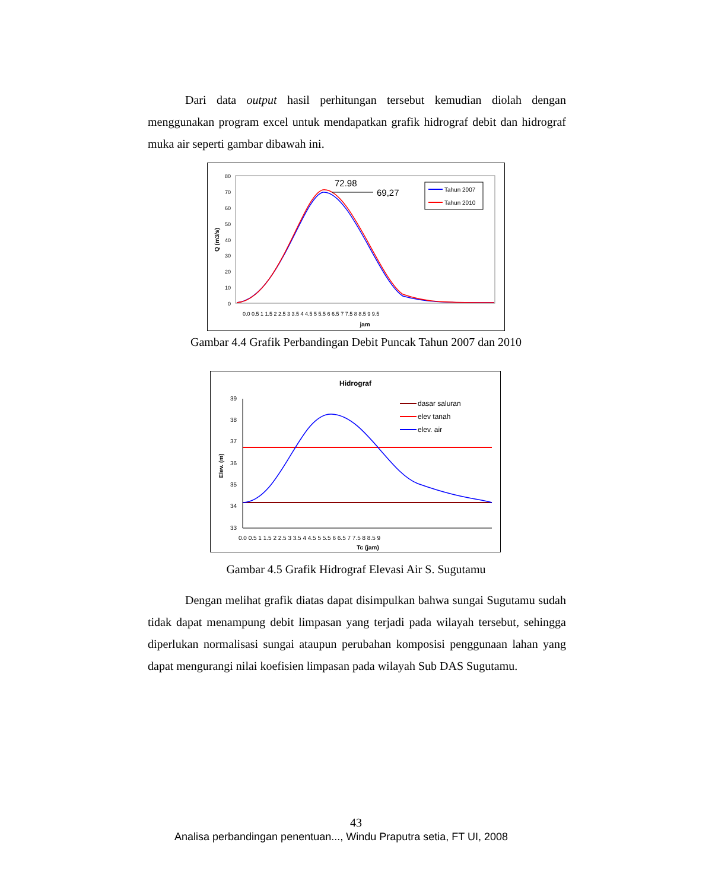Dari data output hasil perhitungan tersebut kemudian diolah dengan menggunakan program excel untuk mendapatkan grafik hidrograf debit dan hidrograf muka air seperti gambar dibawah ini.
80
70
60
50
40
30
20
10
0
Q (m3/s)
0.0 0.5 1 1.5 2 2.5 3 3.5 4 4.5 5 5.5 6 6.5 7 7.5 8 8.5 9 9.5
jam
72.98
69,27
Tahun 2007
Tahun 2010
Gambar 4.4 Grafik Perbandingan Debit Puncak Tahun 2007 dan 2010
Hidrograf
39
38
37
36
35
34
33
Elev. (m)
0.0 0.5 1 1.5 2 2.5 3 3.5 4 4.5 5 5.5 6 6.5 7 7.5 8 8.5 9
Tc (jam)
dasar saluran
elev tanah
elev. air
Gambar 4.5 Grafik Hidrograf Elevasi Air S. Sugutamu
Dengan melihat grafik diatas dapat disimpulkan bahwa sungai Sugutamu sudah tidak dapat menampung debit limpasan yang terjadi pada wilayah tersebut, sehingga diperlukan normalisasi sungai ataupun perubahan komposisi penggunaan lahan yang dapat mengurangi nilai koefisien limpasan pada wilayah Sub DAS Sugutamu.
43
Analisa perbandingan penentuan..., Windu Praputra setia, FT UI, 2008